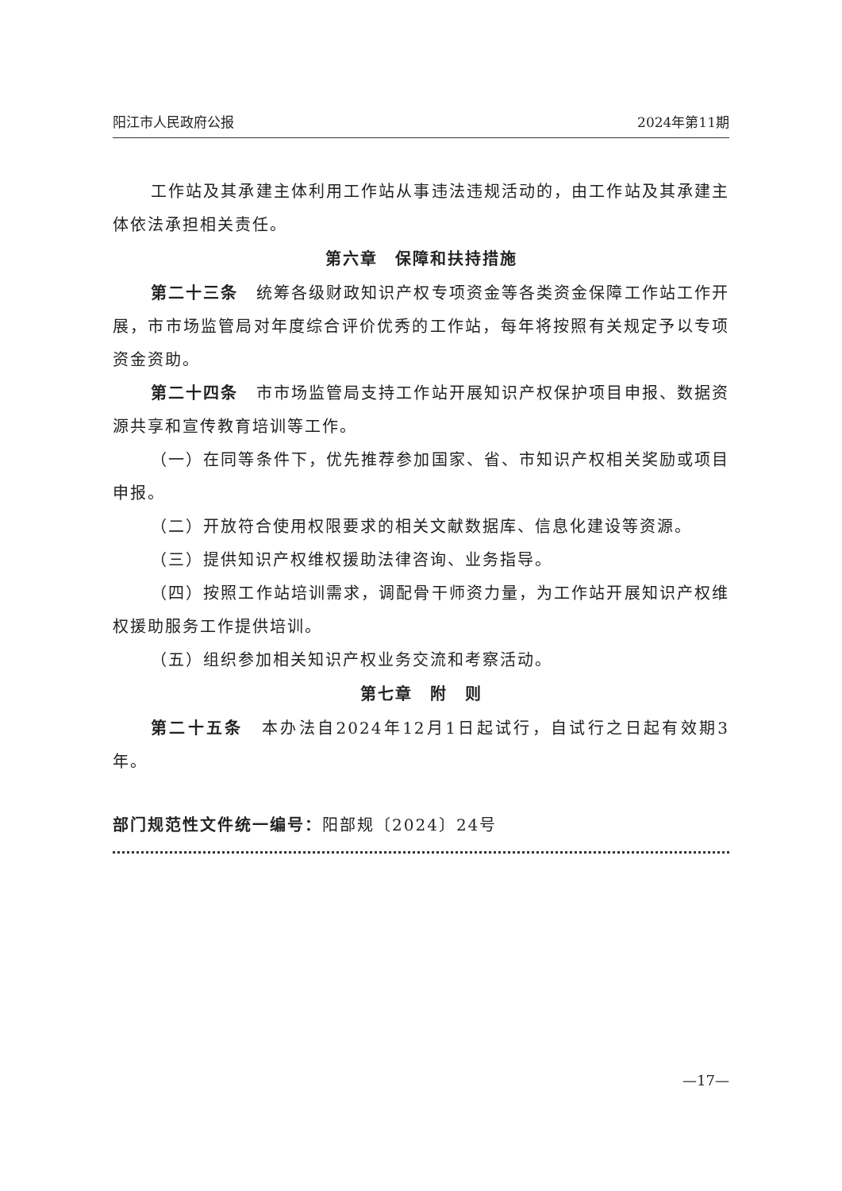阳江市人民政府公报 2024年第11期
工作站及其承建主体利用工作站从事违法违规活动的，由工作站及其承建主体依法承担相关责任。
第六章　保障和扶持措施
第二十三条　统筹各级财政知识产权专项资金等各类资金保障工作站工作开展，市市场监管局对年度综合评价优秀的工作站，每年将按照有关规定予以专项资金资助。
第二十四条　市市场监管局支持工作站开展知识产权保护项目申报、数据资源共享和宣传教育培训等工作。
（一）在同等条件下，优先推荐参加国家、省、市知识产权相关奖励或项目申报。
（二）开放符合使用权限要求的相关文献数据库、信息化建设等资源。
（三）提供知识产权维权援助法律咨询、业务指导。
（四）按照工作站培训需求，调配骨干师资力量，为工作站开展知识产权维权援助服务工作提供培训。
（五）组织参加相关知识产权业务交流和考察活动。
第七章　附　则
第二十五条　本办法自2024年12月1日起试行，自试行之日起有效期3年。
部门规范性文件统一编号：阳部规〔2024〕24号
—17—